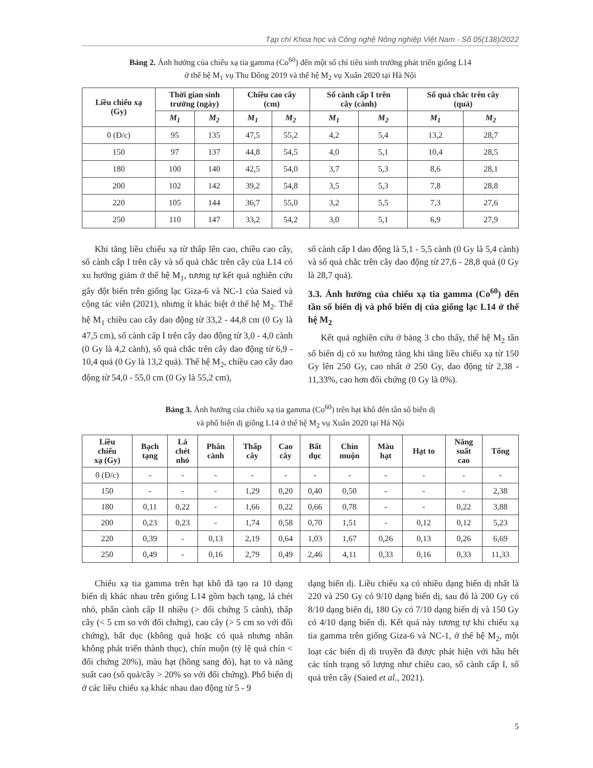Tạp chí Khoa học và Công nghệ Nông nghiệp Việt Nam - Số 05(138)/2022
Bảng 2. Ảnh hưởng của chiếu xạ tia gamma (Co<sup>60</sup>) đến một số chỉ tiêu sinh trưởng phát triển giống L14
ở thế hệ M<sub>1</sub> vụ Thu Đông 2019 và thế hệ M<sub>2</sub> vụ Xuân 2020 tại Hà Nội
| Liều chiếu xạ (Gy) | Thời gian sinh trưởng (ngày) | | Chiều cao cây (cm) | | Số cành cấp I trên cây (cành) | | Số quả chắc trên cây (quả) | |
| --- | --- | --- | --- | --- | --- | --- | --- | --- |
| | M<sub>1</sub> | M<sub>2</sub> | M<sub>1</sub> | M<sub>2</sub> | M<sub>1</sub> | M<sub>2</sub> | M<sub>1</sub> | M<sub>2</sub> |
| 0 (Đ/c) | 95 | 135 | 47,5 | 55,2 | 4,2 | 5,4 | 13,2 | 28,7 |
| 150 | 97 | 137 | 44,8 | 54,5 | 4,0 | 5,1 | 10,4 | 28,5 |
| 180 | 100 | 140 | 42,5 | 54,0 | 3,7 | 5,3 | 8,6 | 28,1 |
| 200 | 102 | 142 | 39,2 | 54,8 | 3,5 | 5,3 | 7,8 | 28,8 |
| 220 | 105 | 144 | 36,7 | 55,0 | 3,2 | 5,5 | 7,3 | 27,6 |
| 250 | 110 | 147 | 33,2 | 54,2 | 3,0 | 5,1 | 6,9 | 27,9 |
Khi tăng liều chiếu xạ từ thấp lên cao, chiều cao cây, số cành cấp I trên cây và số quả chắc trên cây của L14 có xu hướng giảm ở thế hệ M<sub>1</sub>, tương tự kết quả nghiên cứu gây đột biến trên giống lạc Giza-6 và NC-1 của Saied và cộng tác viên (2021), nhưng ít khác biệt ở thế hệ M<sub>2</sub>. Thế hệ M<sub>1</sub> chiều cao cây dao động từ 33,2 - 44,8 cm (0 Gy là 47,5 cm), số cành cấp I trên cây dao động từ 3,0 - 4,0 cành (0 Gy là 4,2 cành), số quả chắc trên cây dao động từ 6,9 - 10,4 quả (0 Gy là 13,2 quả). Thế hệ M<sub>2</sub>, chiều cao cây dao động từ 54,0 - 55,0 cm (0 Gy là 55,2 cm),
số cành cấp I dao động là 5,1 - 5,5 cành (0 Gy là 5,4 cành) và số quả chắc trên cây dao động từ 27,6 - 28,8 quả (0 Gy là 28,7 quả).
3.3. Ảnh hưởng của chiếu xạ tia gamma (Co<sup>60</sup>) đến tần số biến dị và phổ biến dị của giống lạc L14 ở thế hệ M<sub>2</sub>
Kết quả nghiên cứu ở bảng 3 cho thấy, thế hệ M<sub>2</sub> tần số biến dị có xu hướng tăng khi tăng liều chiếu xạ từ 150 Gy lên 250 Gy, cao nhất ở 250 Gy, dao động từ 2,38 - 11,33%, cao hơn đối chứng (0 Gy là 0%).
Bảng 3. Ảnh hưởng của chiếu xạ tia gamma (Co<sup>60</sup>) trên hạt khô đến tần số biến dị
và phổ biến dị giống L14 ở thế hệ M<sub>2</sub> vụ Xuân 2020 tại Hà Nội
| Liều chiếu xạ (Gy) | Bạch tạng | Lá chét nhỏ | Phân cành | Thấp cây | Cao cây | Bất dục | Chín muộn | Màu hạt | Hạt to | Năng suất cao | Tổng |
| --- | --- | --- | --- | --- | --- | --- | --- | --- | --- | --- | --- |
| 0 (Đ/c) | - | - | - | - | - | - | - | - | - | - | - |
| 150 | - | - | - | 1,29 | 0,20 | 0,40 | 0,50 | - | - | - | 2,38 |
| 180 | 0,11 | 0,22 | - | 1,66 | 0,22 | 0,66 | 0,78 | - | - | 0,22 | 3,88 |
| 200 | 0,23 | 0,23 | - | 1,74 | 0,58 | 0,70 | 1,51 | - | 0,12 | 0,12 | 5,23 |
| 220 | 0,39 | - | 0,13 | 2,19 | 0,64 | 1,03 | 1,67 | 0,26 | 0,13 | 0,26 | 6,69 |
| 250 | 0,49 | - | 0,16 | 2,79 | 0,49 | 2,46 | 4,11 | 0,33 | 0,16 | 0,33 | 11,33 |
Chiếu xạ tia gamma trên hạt khô đã tạo ra 10 dạng biến dị khác nhau trên giống L14 gồm bạch tạng, lá chét nhỏ, phân cành cấp II nhiều (> đối chứng 5 cành), thấp cây (< 5 cm so với đối chứng), cao cây (> 5 cm so với đối chứng), bất dục (không quả hoặc có quả nhưng nhân không phát triển thành thục), chín muộn (tỷ lệ quả chín < đối chứng 20%), màu hạt (hồng sang đỏ), hạt to và năng suất cao (số quả/cây > 20% so với đối chứng). Phổ biến dị ở các liều chiếu xạ khác nhau dao động từ 5 - 9
dạng biến dị. Liều chiếu xạ có nhiều dạng biến dị nhất là 220 và 250 Gy có 9/10 dạng biến dị, sau đó là 200 Gy có 8/10 dạng biến dị, 180 Gy có 7/10 dạng biến dị và 150 Gy có 4/10 dạng biến dị. Kết quả này tương tự khi chiếu xạ tia gamma trên giống Giza-6 và NC-1, ở thế hệ M<sub>2</sub>, một loạt các biến dị di truyền đã được phát hiện với hầu hết các tính trạng số lượng như chiều cao, số cành cấp I, số quả trên cây (Saied et al., 2021).
5